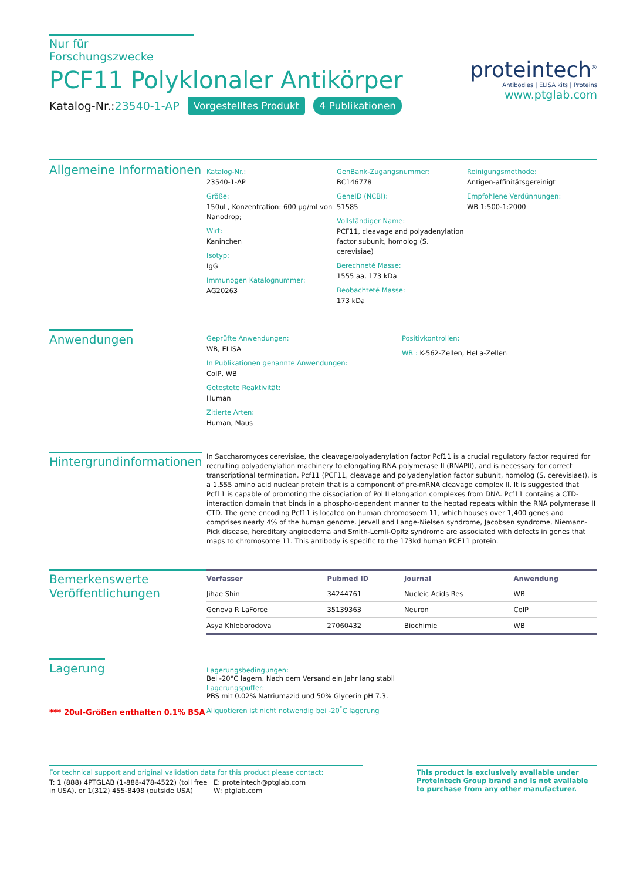Nur für Forschungszwecke
PCF11 Polyklonaler Antikörper
Katalog-Nr.:23540-1-AP Vorgestelltes Produkt 4 Publikationen
proteintech<sup>®</sup>
Antibodies | ELISA kits | Proteins
www.ptglab.com
Allgemeine Informationen
Katalog-Nr.:
23540-1-AP
Größe:
150ul , Konzentration: 600 μg/ml von Nanodrop;
Wirt:
Kaninchen
Isotyp:
IgG
Immunogen Katalognummer:
AG20263
GenBank-Zugangsnummer:
BC146778
GeneID (NCBI):
51585
Vollständiger Name:
PCF11, cleavage and polyadenylation factor subunit, homolog (S. cerevisiae)
Berechneté Masse:
1555 aa, 173 kDa
Beobachteté Masse:
173 kDa
Reinigungsmethode:
Antigen-affinitätsgereinigt
Empfohlene Verdünnungen:
WB 1:500-1:2000
Anwendungen
Geprüfte Anwendungen:
WB, ELISA
In Publikationen genannte Anwendungen:
CoIP, WB
Getestete Reaktivität:
Human
Zitierte Arten:
Human, Maus
Positivkontrollen:
WB : K-562-Zellen, HeLa-Zellen
Hintergrundinformationen
In Saccharomyces cerevisiae, the cleavage/polyadenylation factor Pcf11 is a crucial regulatory factor required for recruiting polyadenylation machinery to elongating RNA polymerase II (RNAPII), and is necessary for correct transcriptional termination. Pcf11 (PCF11, cleavage and polyadenylation factor subunit, homolog (S. cerevisiae)), is a 1,555 amino acid nuclear protein that is a component of pre-mRNA cleavage complex II. It is suggested that Pcf11 is capable of promoting the dissociation of Pol II elongation complexes from DNA. Pcf11 contains a CTD-interaction domain that binds in a phospho-dependent manner to the heptad repeats within the RNA polymerase II CTD. The gene encoding Pcf11 is located on human chromosoem 11, which houses over 1,400 genes and comprises nearly 4% of the human genome. Jervell and Lange-Nielsen syndrome, Jacobsen syndrome, Niemann-Pick disease, hereditary angioedema and Smith-Lemli-Opitz syndrome are associated with defects in genes that maps to chromosome 11. This antibody is specific to the 173kd human PCF11 protein.
Bemerkenswerte Veröffentlichungen
| Verfasser | Pubmed ID | Journal | Anwendung |
| --- | --- | --- | --- |
| Jihae Shin | 34244761 | Nucleic Acids Res | WB |
| Geneva R LaForce | 35139363 | Neuron | CoIP |
| Asya Khleborodova | 27060432 | Biochimie | WB |
Lagerung
*** 20ul-Größen enthalten 0.1% BSA
Lagerungsbedingungen:
Bei -20°C lagern. Nach dem Versand ein Jahr lang stabil
Lagerungspuffer:
PBS mit 0.02% Natriumazid und 50% Glycerin pH 7.3.
Aliquotieren ist nicht notwendig bei -20<sup>°</sup>C lagerung
For technical support and original validation data for this product please contact:
T: 1 (888) 4PTGLAB (1-888-478-4522) (toll free in USA), or 1(312) 455-8498 (outside USA)
E: proteintech@ptglab.com
W: ptglab.com
This product is exclusively available under Proteintech Group brand and is not available to purchase from any other manufacturer.